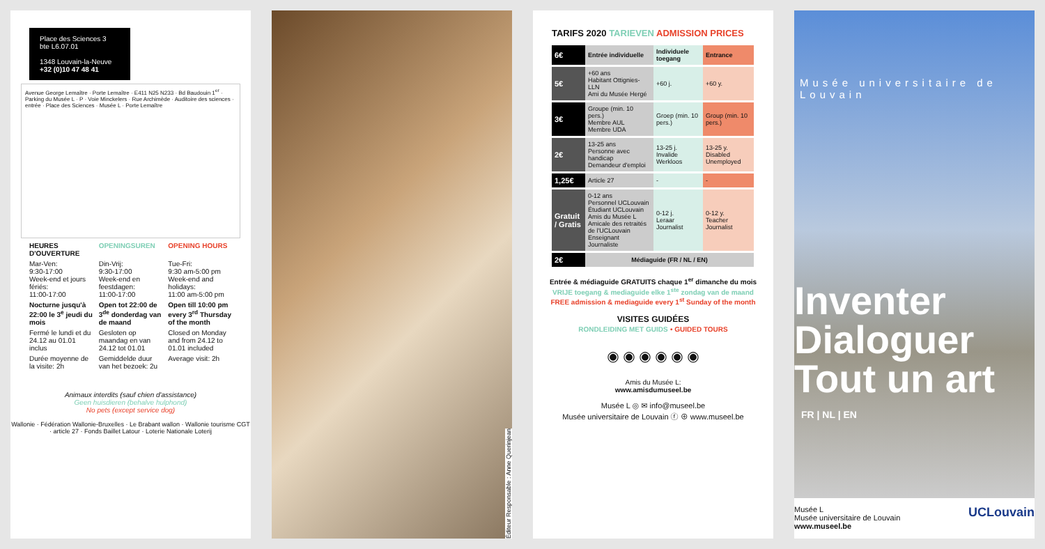Place des Sciences 3
bte L6.07.01
1348 Louvain-la-Neuve
+32 (0)10 47 48 41
Avenue George Lemaître · Porte Lemaître · E411 N25 N233 · Bd Baudouin 1<sup>er</sup> · Parking du Musée L · P · Voie Minckelers · Rue Archimède · Auditoire des sciences · entrée · Place des Sciences · Musée L · Porte Lemaître
HEURES D'OUVERTURE OPENINGSUREN OPENING HOURS
Mar-Ven:
9:30-17:00
Week-end et jours fériés:
11:00-17:00
Din-Vrij:
9:30-17:00
Week-end en feestdagen:
11:00-17:00
Tue-Fri:
9:30 am-5:00 pm
Week-end and holidays:
11:00 am-5:00 pm
Nocturne jusqu'à 22:00 le 3<sup>e</sup> jeudi du mois Open tot 22:00 de 3<sup>de</sup> donderdag van de maand Open till 10:00 pm every 3<sup>rd</sup> Thursday of the month
Fermé le lundi et du 24.12 au 01.01 inclus
Gesloten op maandag en van 24.12 tot 01.01
Closed on Monday and from 24.12 to 01.01 included
Durée moyenne de la visite: 2h
Gemiddelde duur van het bezoek: 2u
Average visit: 2h
Animaux interdits (sauf chien d'assistance)
Geen huisdieren (behalve hulphond)
No pets (except service dog)
Wallonie · Fédération Wallonie-Bruxelles · Le Brabant wallon · Wallonie tourisme CGT · article 27 · Fonds Baillet Latour · Loterie Nationale Loterij
Éditeur Responsable : Anne Querinjean
TARIFS 2020 TARIEVEN ADMISSION PRICES
| 6€ | Entrée individuelle | Individuele toegang | Entrance |
| 5€ | +60 ans Habitant Ottignies-LLN Ami du Musée Hergé | +60 j. | +60 y. |
| 3€ | Groupe (min. 10 pers.) Membre AUL Membre UDA | Groep (min. 10 pers.) | Group (min. 10 pers.) |
| 2€ | 13-25 ans Personne avec handicap Demandeur d'emploi | 13-25 j. Invalide Werkloos | 13-25 y. Disabled Unemployed |
| 1,25€ | Article 27 | - | - |
| Gratuit / Gratis | 0-12 ans Personnel UCLouvain Étudiant UCLouvain Amis du Musée L Amicale des retraités de l'UCLouvain Enseignant Journaliste | 0-12 j. Leraar Journalist | 0-12 y. Teacher Journalist |
| 2€ | Médiaguide (FR / NL / EN) | | |
Entrée & médiaguide GRATUITS chaque 1<sup>er</sup> dimanche du mois
VRIJE toegang & mediaguide elke 1<sup>ste</sup> zondag van de maand
FREE admission & mediaguide every 1<sup>st</sup> Sunday of the month
VISITES GUIDÉES
RONDLEIDING MET GUIDS • GUIDED TOURS
◉ ◉ ◉ ◉ ◉ ◉
Amis du Musée L:
www.amisdumuseel.be
Musée L ◎ ✉ info@museel.be
Musée universitaire de Louvain ⓕ ⊕ www.museel.be
Musée universitaire de Louvain
Inventer
Dialoguer
Tout un art
FR | NL | EN
Musée L
Musée universitaire de Louvain
www.museel.be
UCLouvain